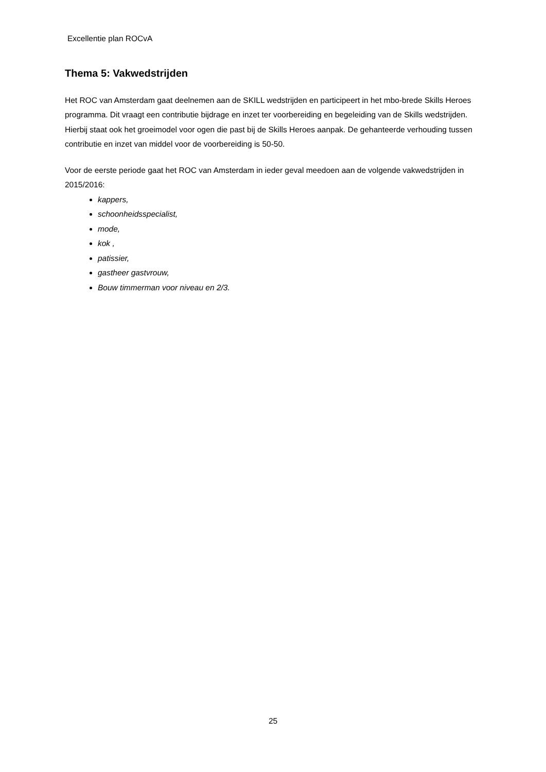Excellentie plan ROCvA
Thema 5: Vakwedstrijden
Het ROC van Amsterdam gaat deelnemen aan de SKILL wedstrijden en participeert in het mbo-brede Skills Heroes programma. Dit vraagt een contributie bijdrage en inzet ter voorbereiding en begeleiding van de Skills wedstrijden. Hierbij staat ook het groeimodel voor ogen die past bij de Skills Heroes aanpak. De gehanteerde verhouding tussen contributie en inzet van middel voor de voorbereiding is 50-50.
Voor de eerste periode gaat het ROC van Amsterdam in ieder geval meedoen aan de volgende vakwedstrijden in 2015/2016:
kappers,
schoonheidsspecialist,
mode,
kok ,
patissier,
gastheer gastvrouw,
Bouw timmerman voor niveau en 2/3.
25